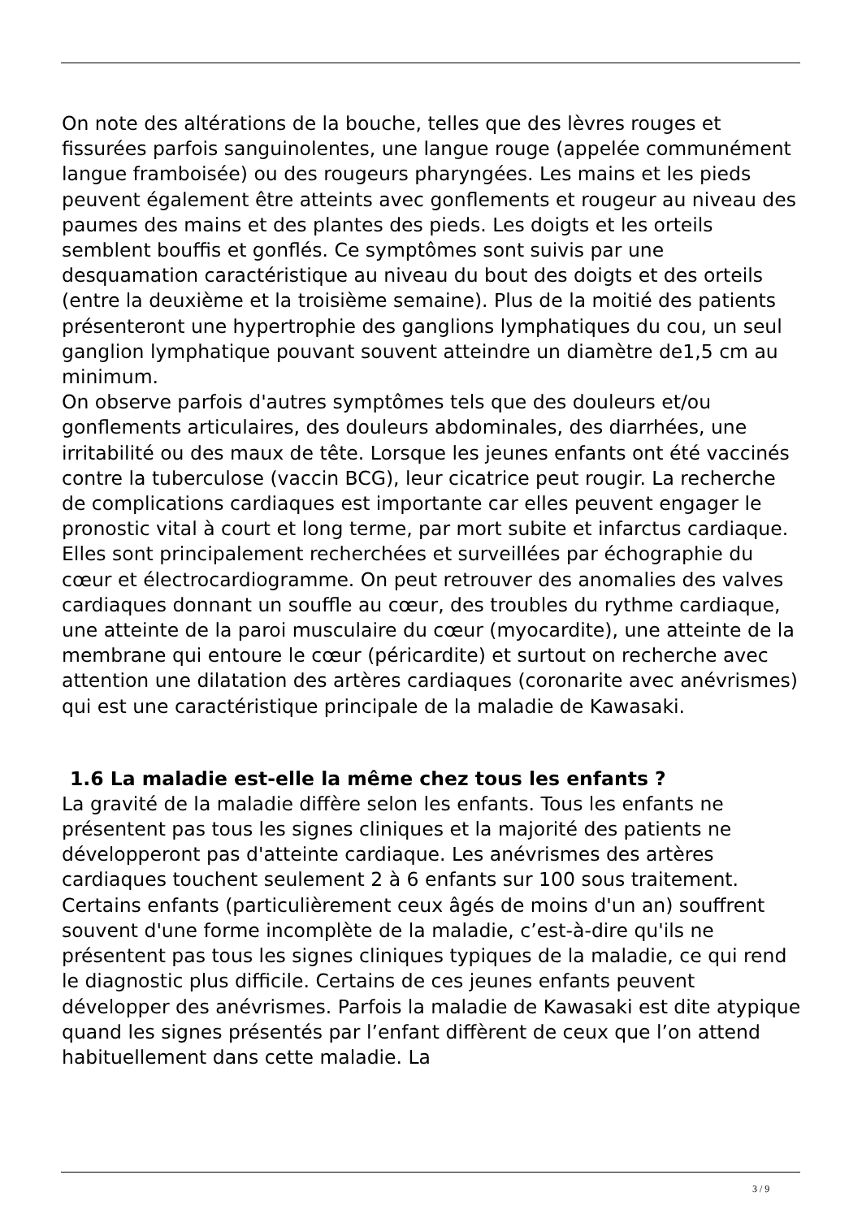On note des altérations de la bouche, telles que des lèvres rouges et fissurées parfois sanguinolentes, une langue rouge (appelée communément langue framboisée) ou des rougeurs pharyngées. Les mains et les pieds peuvent également être atteints avec gonflements et rougeur au niveau des paumes des mains et des plantes des pieds. Les doigts et les orteils semblent bouffis et gonflés. Ce symptômes sont suivis par une desquamation caractéristique au niveau du bout des doigts et des orteils (entre la deuxième et la troisième semaine). Plus de la moitié des patients présenteront une hypertrophie des ganglions lymphatiques du cou, un seul ganglion lymphatique pouvant souvent atteindre un diamètre de1,5 cm au minimum.
On observe parfois d'autres symptômes tels que des douleurs et/ou gonflements articulaires, des douleurs abdominales, des diarrhées, une irritabilité ou des maux de tête. Lorsque les jeunes enfants ont été vaccinés contre la tuberculose (vaccin BCG), leur cicatrice peut rougir. La recherche de complications cardiaques est importante car elles peuvent engager le pronostic vital à court et long terme, par mort subite et infarctus cardiaque. Elles sont principalement recherchées et surveillées par échographie du cœur et électrocardiogramme. On peut retrouver des anomalies des valves cardiaques donnant un souffle au cœur, des troubles du rythme cardiaque, une atteinte de la paroi musculaire du cœur (myocardite), une atteinte de la membrane qui entoure le cœur (péricardite) et surtout on recherche avec attention une dilatation des artères cardiaques (coronarite avec anévrismes) qui est une caractéristique principale de la maladie de Kawasaki.
1.6 La maladie est-elle la même chez tous les enfants ?
La gravité de la maladie diffère selon les enfants. Tous les enfants ne présentent pas tous les signes cliniques et la majorité des patients ne développeront pas d'atteinte cardiaque. Les anévrismes des artères cardiaques touchent seulement 2 à 6 enfants sur 100 sous traitement. Certains enfants (particulièrement ceux âgés de moins d'un an) souffrent souvent d'une forme incomplète de la maladie, c’est-à-dire qu'ils ne présentent pas tous les signes cliniques typiques de la maladie, ce qui rend le diagnostic plus difficile. Certains de ces jeunes enfants peuvent développer des anévrismes. Parfois la maladie de Kawasaki est dite atypique quand les signes présentés par l’enfant diffèrent de ceux que l’on attend habituellement dans cette maladie. La
3 / 9